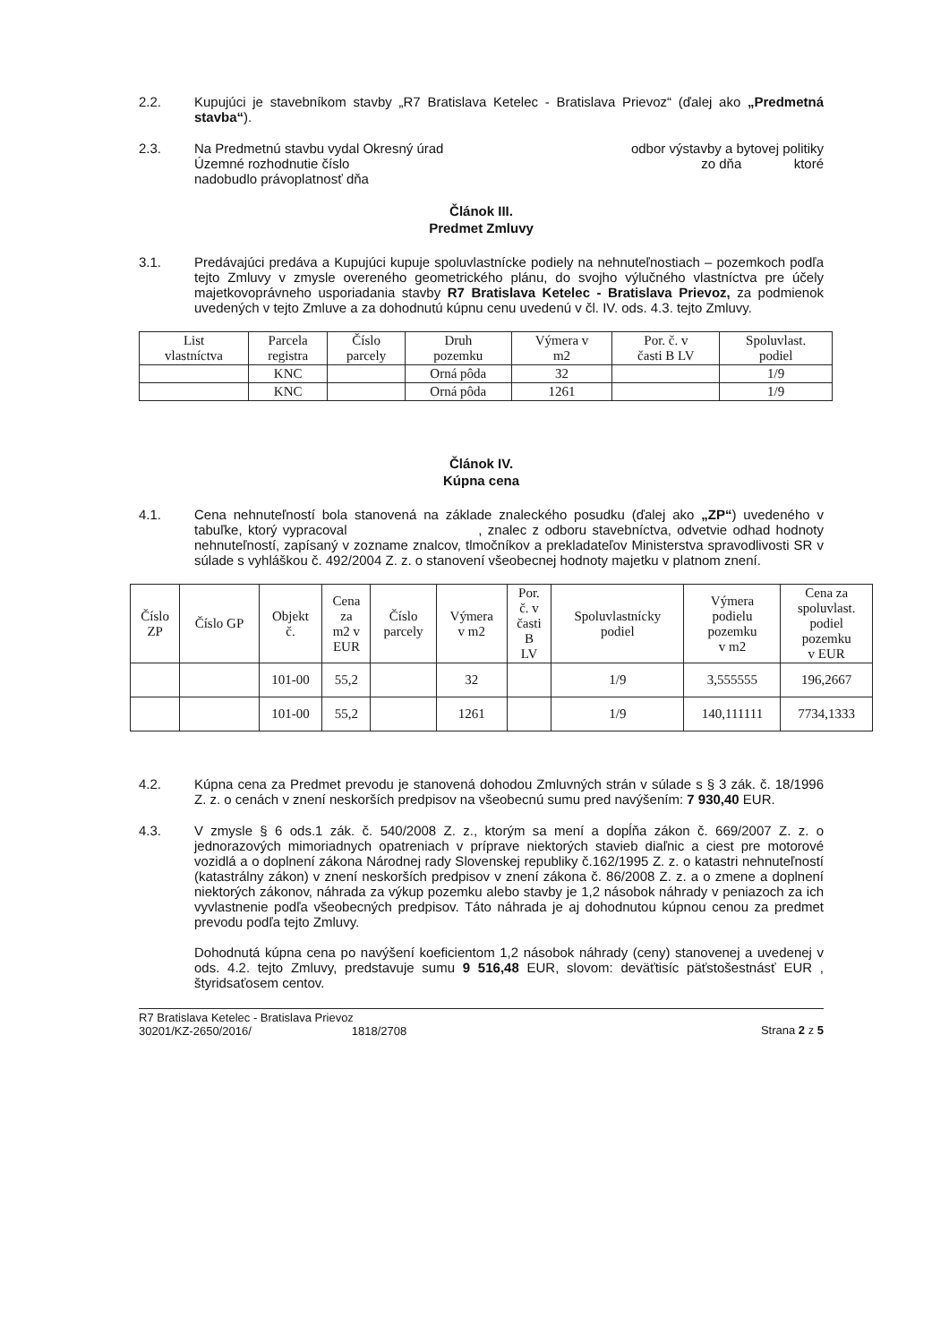2.2. Kupujúci je stavebníkom stavby „R7 Bratislava Ketelec - Bratislava Prievoz“ (ďalej ako „Predmetná stavba“).
2.3. Na Predmetnú stavbu vydal Okresný úrad odbor výstavby a bytovej politiky
Územné rozhodnutie číslo zo dňa ktoré
nadobudlo právoplatnosť dňa
Článok III.
Predmet Zmluvy
3.1. Predávajúci predáva a Kupujúci kupuje spoluvlastnícke podiely na nehnuteľnostiach – pozemkoch podľa tejto Zmluvy v zmysle overeného geometrického plánu, do svojho výlučného vlastníctva pre účely majetkovoprávneho usporiadania stavby R7 Bratislava Ketelec - Bratislava Prievoz, za podmienok uvedených v tejto Zmluve a za dohodnutú kúpnu cenu uvedenú v čl. IV. ods. 4.3. tejto Zmluvy.
| List vlastníctva | Parcela registra | Číslo parcely | Druh pozemku | Výmera v m2 | Por. č. v časti B LV | Spoluvlast. podiel |
| --- | --- | --- | --- | --- | --- | --- |
| | KNC | | Orná pôda | 32 | | 1/9 |
| | KNC | | Orná pôda | 1261 | | 1/9 |
Článok IV.
Kúpna cena
4.1. Cena nehnuteľností bola stanovená na základe znaleckého posudku (ďalej ako „ZP“) uvedeného v tabuľke, ktorý vypracoval , znalec z odboru stavebníctva, odvetvie odhad hodnoty nehnuteľností, zapísaný v zozname znalcov, tlmočníkov a prekladateľov Ministerstva spravodlivosti SR v súlade s vyhláškou č. 492/2004 Z. z. o stanovení všeobecnej hodnoty majetku v platnom znení.
| Číslo ZP | Číslo GP | Objekt č. | Cena za m2 v EUR | Číslo parcely | Výmera v m2 | Por. č. v časti B LV | Spoluvlastnícky podiel | Výmera podielu pozemku v m2 | Cena za spoluvlast. podiel pozemku v EUR |
| --- | --- | --- | --- | --- | --- | --- | --- | --- | --- |
| | | 101-00 | 55,2 | | 32 | | 1/9 | 3,555555 | 196,2667 |
| | | 101-00 | 55,2 | | 1261 | | 1/9 | 140,111111 | 7734,1333 |
4.2. Kúpna cena za Predmet prevodu je stanovená dohodou Zmluvných strán v súlade s § 3 zák. č. 18/1996 Z. z. o cenách v znení neskorších predpisov na všeobecnú sumu pred navýšením: 7 930,40 EUR.
4.3. V zmysle § 6 ods.1 zák. č. 540/2008 Z. z., ktorým sa mení a dopĺňa zákon č. 669/2007 Z. z. o jednorazových mimoriadnych opatreniach v príprave niektorých stavieb diaľnic a ciest pre motorové vozidlá a o doplnení zákona Národnej rady Slovenskej republiky č.162/1995 Z. z. o katastri nehnuteľností (katastrálny zákon) v znení neskorších predpisov v znení zákona č. 86/2008 Z. z. a o zmene a doplnení niektorých zákonov, náhrada za výkup pozemku alebo stavby je 1,2 násobok náhrady v peniazoch za ich vyvlastnenie podľa všeobecných predpisov. Táto náhrada je aj dohodnutou kúpnou cenou za predmet prevodu podľa tejto Zmluvy.
Dohodnutá kúpna cena po navýšení koeficientom 1,2 násobok náhrady (ceny) stanovenej a uvedenej v ods. 4.2. tejto Zmluvy, predstavuje sumu 9 516,48 EUR, slovom: deväťtisíc päťstošestnásť EUR , štyridsaťosem centov.
R7 Bratislava Ketelec - Bratislava Prievoz
30201/KZ-2650/2016/ 1818/2708
Strana 2 z 5